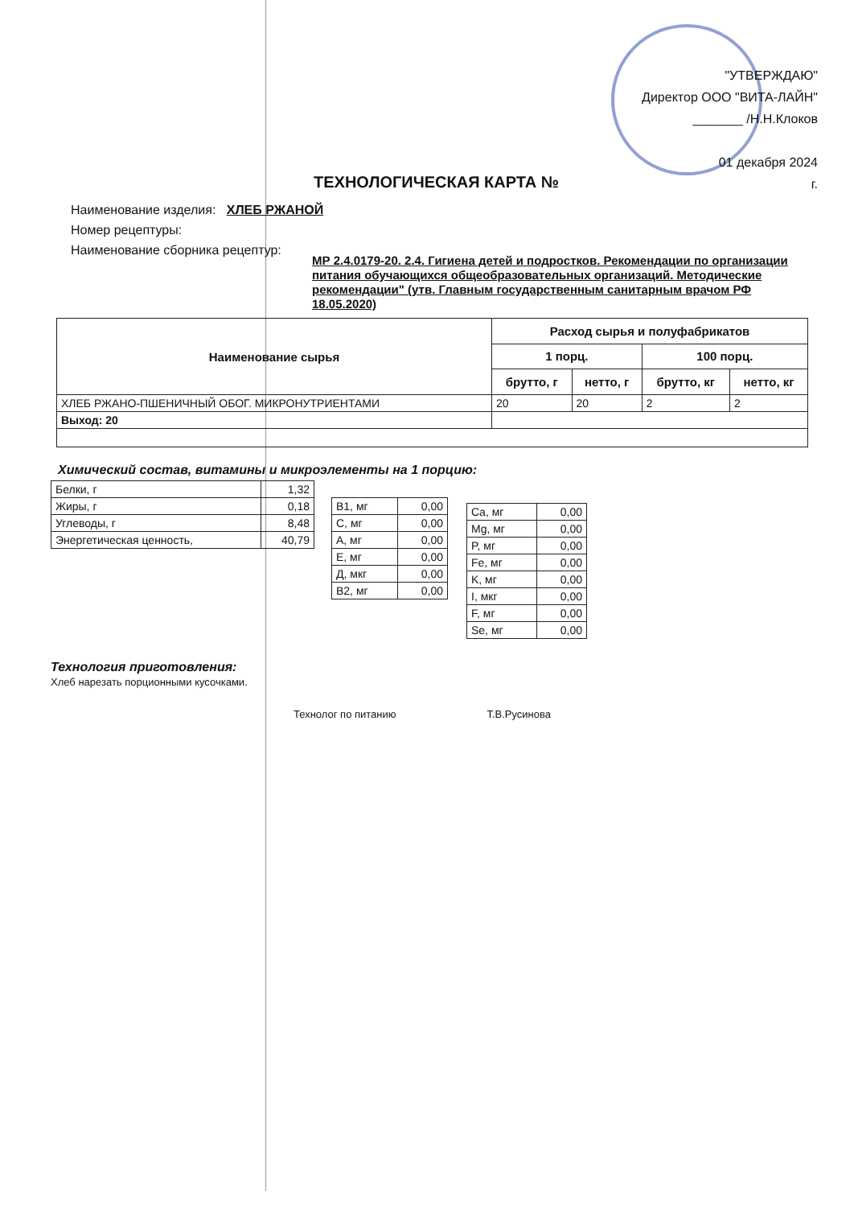"УТВЕРЖДАЮ"
Директор ООО "ВИТА-ЛАЙН"
_______ /Н.Н.Клоков
01 декабря 2024
г.
ТЕХНОЛОГИЧЕСКАЯ КАРТА №
Наименование изделия: ХЛЕБ РЖАНОЙ
Номер рецептуры:
Наименование сборника рецептур:
МР 2.4.0179-20. 2.4. Гигиена детей и подростков. Рекомендации по организации питания обучающихся общеобразовательных организаций. Методические рекомендации" (утв. Главным государственным санитарным врачом РФ 18.05.2020)
| Наименование сырья | Расход сырья и полуфабрикатов | | | |
| --- | --- | --- | --- | --- |
| | 1 порц. | | 100 порц. | |
| | брутто, г | нетто, г | брутто, кг | нетто, кг |
| ХЛЕБ РЖАНО-ПШЕНИЧНЫЙ ОБОГ. МИКРОНУТРИЕНТАМИ | 20 | 20 | 2 | 2 |
| Выход: 20 | | | | |
Химический состав, витамины и микроэлементы на 1 порцию:
| Белки, г | 1,32 |
| Жиры, г | 0,18 |
| Углеводы, г | 8,48 |
| Энергетическая ценность, | 40,79 |
| B1, мг | 0,00 |
| C, мг | 0,00 |
| A, мг | 0,00 |
| E, мг | 0,00 |
| Д, мкг | 0,00 |
| B2, мг | 0,00 |
| Ca, мг | 0,00 |
| Mg, мг | 0,00 |
| P, мг | 0,00 |
| Fe, мг | 0,00 |
| K, мг | 0,00 |
| I, мкг | 0,00 |
| F, мг | 0,00 |
| Se, мг | 0,00 |
Технология приготовления:
Хлеб нарезать порционными кусочками.
Технолог по питанию Т.В.Русинова